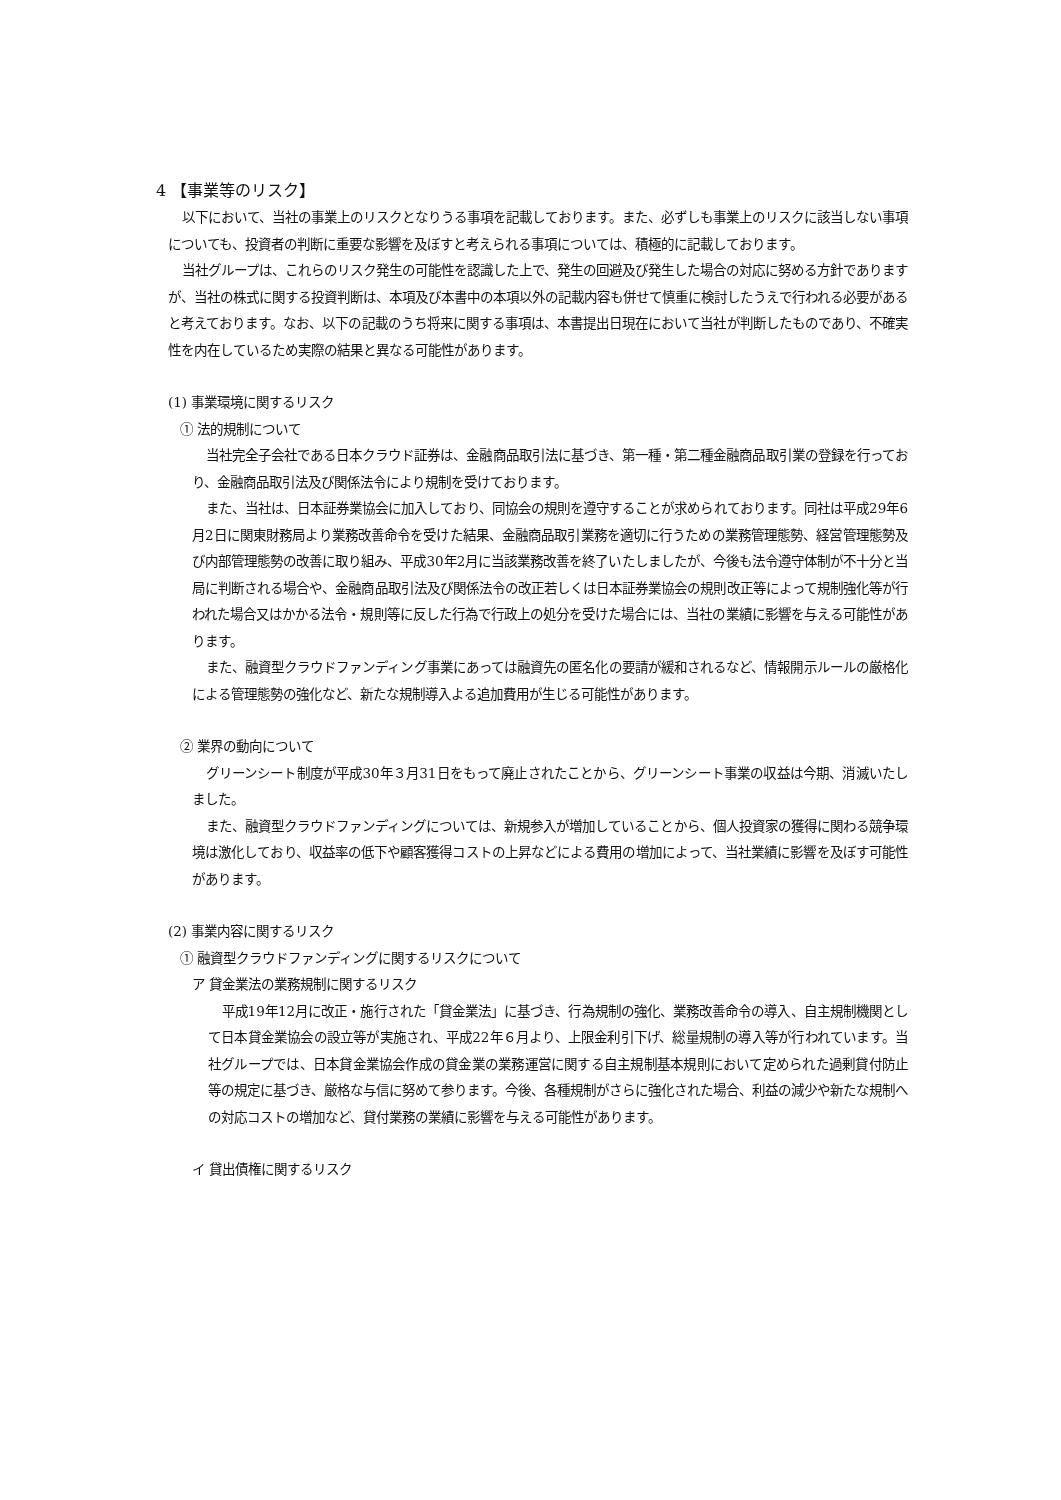4 【事業等のリスク】
以下において、当社の事業上のリスクとなりうる事項を記載しております。また、必ずしも事業上のリスクに該当しない事項についても、投資者の判断に重要な影響を及ぼすと考えられる事項については、積極的に記載しております。
当社グループは、これらのリスク発生の可能性を認識した上で、発生の回避及び発生した場合の対応に努める方針でありますが、当社の株式に関する投資判断は、本項及び本書中の本項以外の記載内容も併せて慎重に検討したうえで行われる必要があると考えております。なお、以下の記載のうち将来に関する事項は、本書提出日現在において当社が判断したものであり、不確実性を内在しているため実際の結果と異なる可能性があります。
(1) 事業環境に関するリスク
① 法的規制について
当社完全子会社である日本クラウド証券は、金融商品取引法に基づき、第一種・第二種金融商品取引業の登録を行っており、金融商品取引法及び関係法令により規制を受けております。
また、当社は、日本証券業協会に加入しており、同協会の規則を遵守することが求められております。同社は平成29年6月2日に関東財務局より業務改善命令を受けた結果、金融商品取引業務を適切に行うための業務管理態勢、経営管理態勢及び内部管理態勢の改善に取り組み、平成30年2月に当該業務改善を終了いたしましたが、今後も法令遵守体制が不十分と当局に判断される場合や、金融商品取引法及び関係法令の改正若しくは日本証券業協会の規則改正等によって規制強化等が行われた場合又はかかる法令・規則等に反した行為で行政上の処分を受けた場合には、当社の業績に影響を与える可能性があります。
また、融資型クラウドファンディング事業にあっては融資先の匿名化の要請が緩和されるなど、情報開示ルールの厳格化による管理態勢の強化など、新たな規制導入よる追加費用が生じる可能性があります。
② 業界の動向について
グリーンシート制度が平成30年３月31日をもって廃止されたことから、グリーンシート事業の収益は今期、消滅いたしました。
また、融資型クラウドファンディングについては、新規参入が増加していることから、個人投資家の獲得に関わる競争環境は激化しており、収益率の低下や顧客獲得コストの上昇などによる費用の増加によって、当社業績に影響を及ぼす可能性があります。
(2) 事業内容に関するリスク
① 融資型クラウドファンディングに関するリスクについて
ア 貸金業法の業務規制に関するリスク
平成19年12月に改正・施行された「貸金業法」に基づき、行為規制の強化、業務改善命令の導入、自主規制機関として日本貸金業協会の設立等が実施され、平成22年６月より、上限金利引下げ、総量規制の導入等が行われています。当社グループでは、日本貸金業協会作成の貸金業の業務運営に関する自主規制基本規則において定められた過剰貸付防止等の規定に基づき、厳格な与信に努めて参ります。今後、各種規制がさらに強化された場合、利益の減少や新たな規制への対応コストの増加など、貸付業務の業績に影響を与える可能性があります。
イ 貸出債権に関するリスク